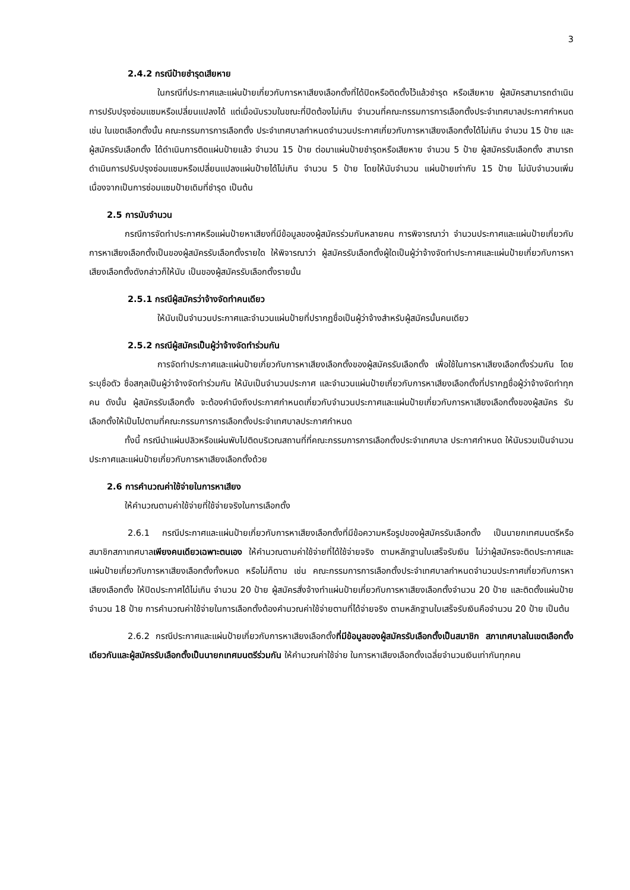3
2.4.2 กรณีป้ายชำรุดเสียหาย
ในกรณีที่ประกาศและแผ่นป้ายเกี่ยวกับการหาเสียงเลือกตั้งที่ได้ปิดหรือติดตั้งไว้แล้วชำรุด หรือเสียหาย ผู้สมัครสามารถดำเนินการปรับปรุงซ่อมแซมหรือเปลี่ยนแปลงได้ แต่เมื่อนับรวมในขณะที่ปิดต้องไม่เกิน จำนวนที่คณะกรรมการการเลือกตั้งประจำเทศบาลประกาศกำหนด เช่น ในเขตเลือกตั้งนั้น คณะกรรมการการเลือกตั้ง ประจำเทศบาลกำหนดจำนวนประกาศเกี่ยวกับการหาเสียงเลือกตั้งได้ไม่เกิน จำนวน 15 ป้าย และผู้สมัครรับเลือกตั้ง ได้ดำเนินการติดแผ่นป้ายแล้ว จำนวน 15 ป้าย ต่อมาแผ่นป้ายชำรุดหรือเสียหาย จำนวน 5 ป้าย ผู้สมัครรับเลือกตั้ง สามารถดำเนินการปรับปรุงซ่อมแซมหรือเปลี่ยนแปลงแผ่นป้ายได้ไม่เกิน จำนวน 5 ป้าย โดยให้นับจำนวน แผ่นป้ายเท่ากับ 15 ป้าย ไม่นับจำนวนเพิ่มเนื่องจากเป็นการซ่อมแซมป้ายเดิมที่ชำรุด เป็นต้น
2.5 การนับจำนวน
กรณีการจัดทำประกาศหรือแผ่นป้ายหาเสียงที่มีข้อมูลของผู้สมัครร่วมกันหลายคน การพิจารณาว่า จำนวนประกาศและแผ่นป้ายเกี่ยวกับการหาเสียงเลือกตั้งเป็นของผู้สมัครรับเลือกตั้งรายใด ให้พิจารณาว่า ผู้สมัครรับเลือกตั้งผู้ใดเป็นผู้ว่าจ้างจัดทำประกาศและแผ่นป้ายเกี่ยวกับการหาเสียงเลือกตั้งดังกล่าวก็ให้นับ เป็นของผู้สมัครรับเลือกตั้งรายนั้น
2.5.1 กรณีผู้สมัครว่าจ้างจัดทำคนเดียว
ให้นับเป็นจำนวนประกาศและจำนวนแผ่นป้ายที่ปรากฏชื่อเป็นผู้ว่าจ้างสำหรับผู้สมัครนั้นคนเดียว
2.5.2 กรณีผู้สมัครเป็นผู้ว่าจ้างจัดทำร่วมกัน
การจัดทำประกาศและแผ่นป้ายเกี่ยวกับการหาเสียงเลือกตั้งของผู้สมัครรับเลือกตั้ง เพื่อใช้ในการหาเสียงเลือกตั้งร่วมกัน โดยระบุชื่อตัว ชื่อสกุลเป็นผู้ว่าจ้างจัดทำร่วมกัน ให้นับเป็นจำนวนประกาศ และจำนวนแผ่นป้ายเกี่ยวกับการหาเสียงเลือกตั้งที่ปรากฏชื่อผู้ว่าจ้างจัดทำทุกคน ดังนั้น ผู้สมัครรับเลือกตั้ง จะต้องคำนึงถึงประกาศกำหนดเกี่ยวกับจำนวนประกาศและแผ่นป้ายเกี่ยวกับการหาเสียงเลือกตั้งของผู้สมัคร รับเลือกตั้งให้เป็นไปตามที่คณะกรรมการการเลือกตั้งประจำเทศบาลประกาศกำหนด
ทั้งนี้ กรณีนำแผ่นปลิวหรือแผ่นพับไปติดบริเวณสถานที่ที่คณะกรรมการการเลือกตั้งประจำเทศบาล ประกาศกำหนด ให้นับรวมเป็นจำนวนประกาศและแผ่นป้ายเกี่ยวกับการหาเสียงเลือกตั้งด้วย
2.6 การคำนวณค่าใช้จ่ายในการหาเสียง
ให้คำนวณตามค่าใช้จ่ายที่ใช้จ่ายจริงในการเลือกตั้ง
2.6.1 กรณีประกาศและแผ่นป้ายเกี่ยวกับการหาเสียงเลือกตั้งที่มีข้อความหรือรูปของผู้สมัครรับเลือกตั้ง เป็นนายกเทศมนตรีหรือสมาชิกสภาเทศบาลเพียงคนเดียวเฉพาะตนเอง ให้คำนวณตามค่าใช้จ่ายที่ได้ใช้จ่ายจริง ตามหลักฐานใบเสร็จรับเงิน ไม่ว่าผู้สมัครจะติดประกาศและแผ่นป้ายเกี่ยวกับการหาเสียงเลือกตั้งทั้งหมด หรือไม่ก็ตาม เช่น คณะกรรมการการเลือกตั้งประจำเทศบาลกำหนดจำนวนประกาศเกี่ยวกับการหาเสียงเลือกตั้ง ให้ปิดประกาศได้ไม่เกิน จำนวน 20 ป้าย ผู้สมัครสั่งจ้างทำแผ่นป้ายเกี่ยวกับการหาเสียงเลือกตั้งจำนวน 20 ป้าย และติดตั้งแผ่นป้าย จำนวน 18 ป้าย การคำนวณค่าใช้จ่ายในการเลือกตั้งต้องคำนวณค่าใช้จ่ายตามที่ได้จ่ายจริง ตามหลักฐานใบเสร็จรับเงินคือจำนวน 20 ป้าย เป็นต้น
2.6.2 กรณีประกาศและแผ่นป้ายเกี่ยวกับการหาเสียงเลือกตั้งที่มีข้อมูลของผู้สมัครรับเลือกตั้งเป็นสมาชิก สภาเทศบาลในเขตเลือกตั้งเดียวกันและผู้สมัครรับเลือกตั้งเป็นนายกเทศมนตรีร่วมกัน ให้คำนวณค่าใช้จ่าย ในการหาเสียงเลือกตั้งเฉลี่ยจำนวนเงินเท่ากันทุกคน